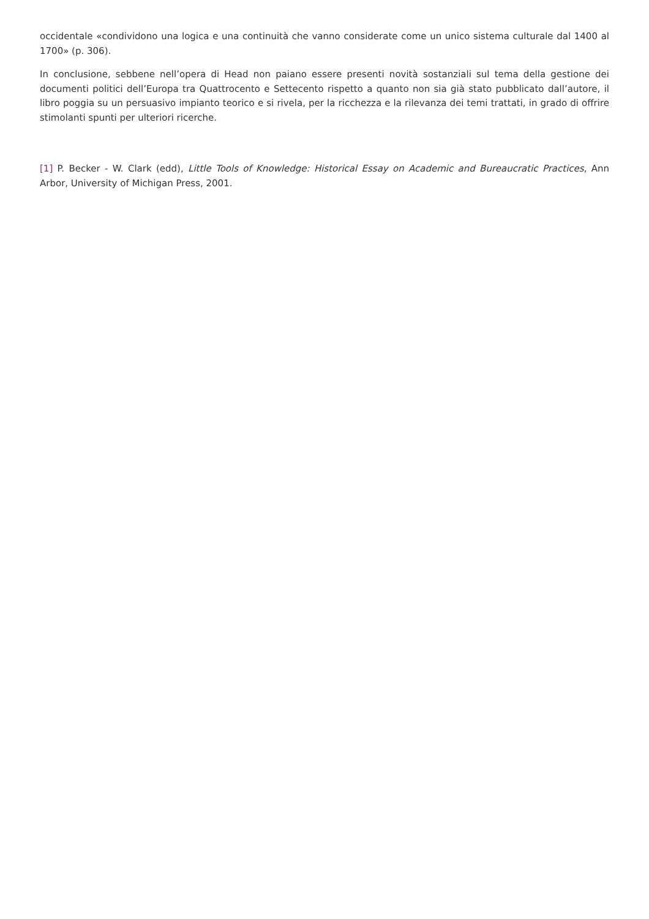occidentale «condividono una logica e una continuità che vanno considerate come un unico sistema culturale dal 1400 al 1700» (p. 306).
In conclusione, sebbene nell’opera di Head non paiano essere presenti novità sostanziali sul tema della gestione dei documenti politici dell’Europa tra Quattrocento e Settecento rispetto a quanto non sia già stato pubblicato dall’autore, il libro poggia su un persuasivo impianto teorico e si rivela, per la ricchezza e la rilevanza dei temi trattati, in grado di offrire stimolanti spunti per ulteriori ricerche.
[1] P. Becker - W. Clark (edd), Little Tools of Knowledge: Historical Essay on Academic and Bureaucratic Practices, Ann Arbor, University of Michigan Press, 2001.